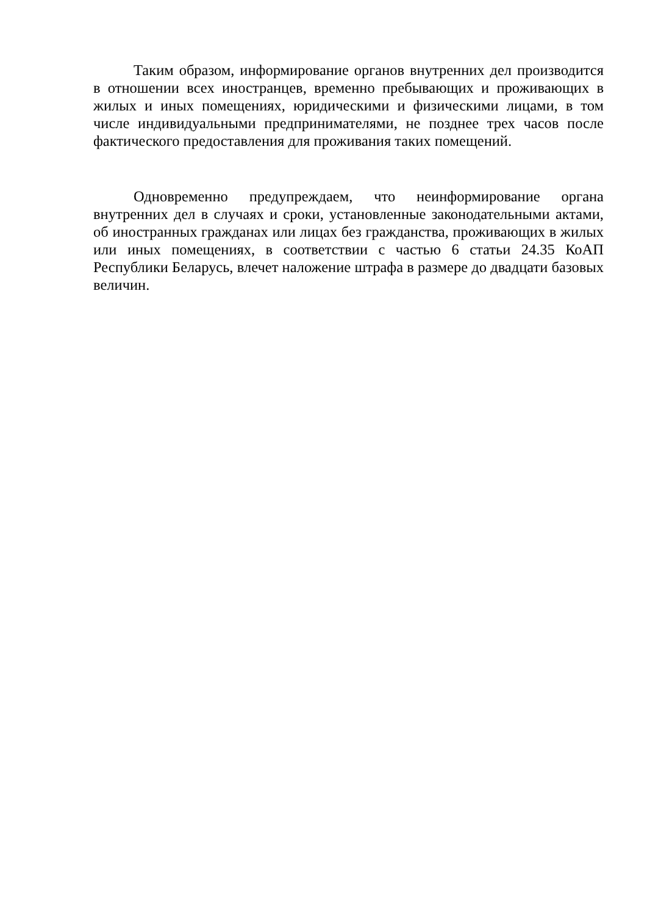Таким образом, информирование органов внутренних дел производится в отношении всех иностранцев, временно пребывающих и проживающих в жилых и иных помещениях, юридическими и физическими лицами, в том числе индивидуальными предпринимателями, не позднее трех часов после фактического предоставления для проживания таких помещений.
Одновременно предупреждаем, что неинформирование органа внутренних дел в случаях и сроки, установленные законодательными актами, об иностранных гражданах или лицах без гражданства, проживающих в жилых или иных помещениях, в соответствии с частью 6 статьи 24.35 КоАП Республики Беларусь, влечет наложение штрафа в размере до двадцати базовых величин.